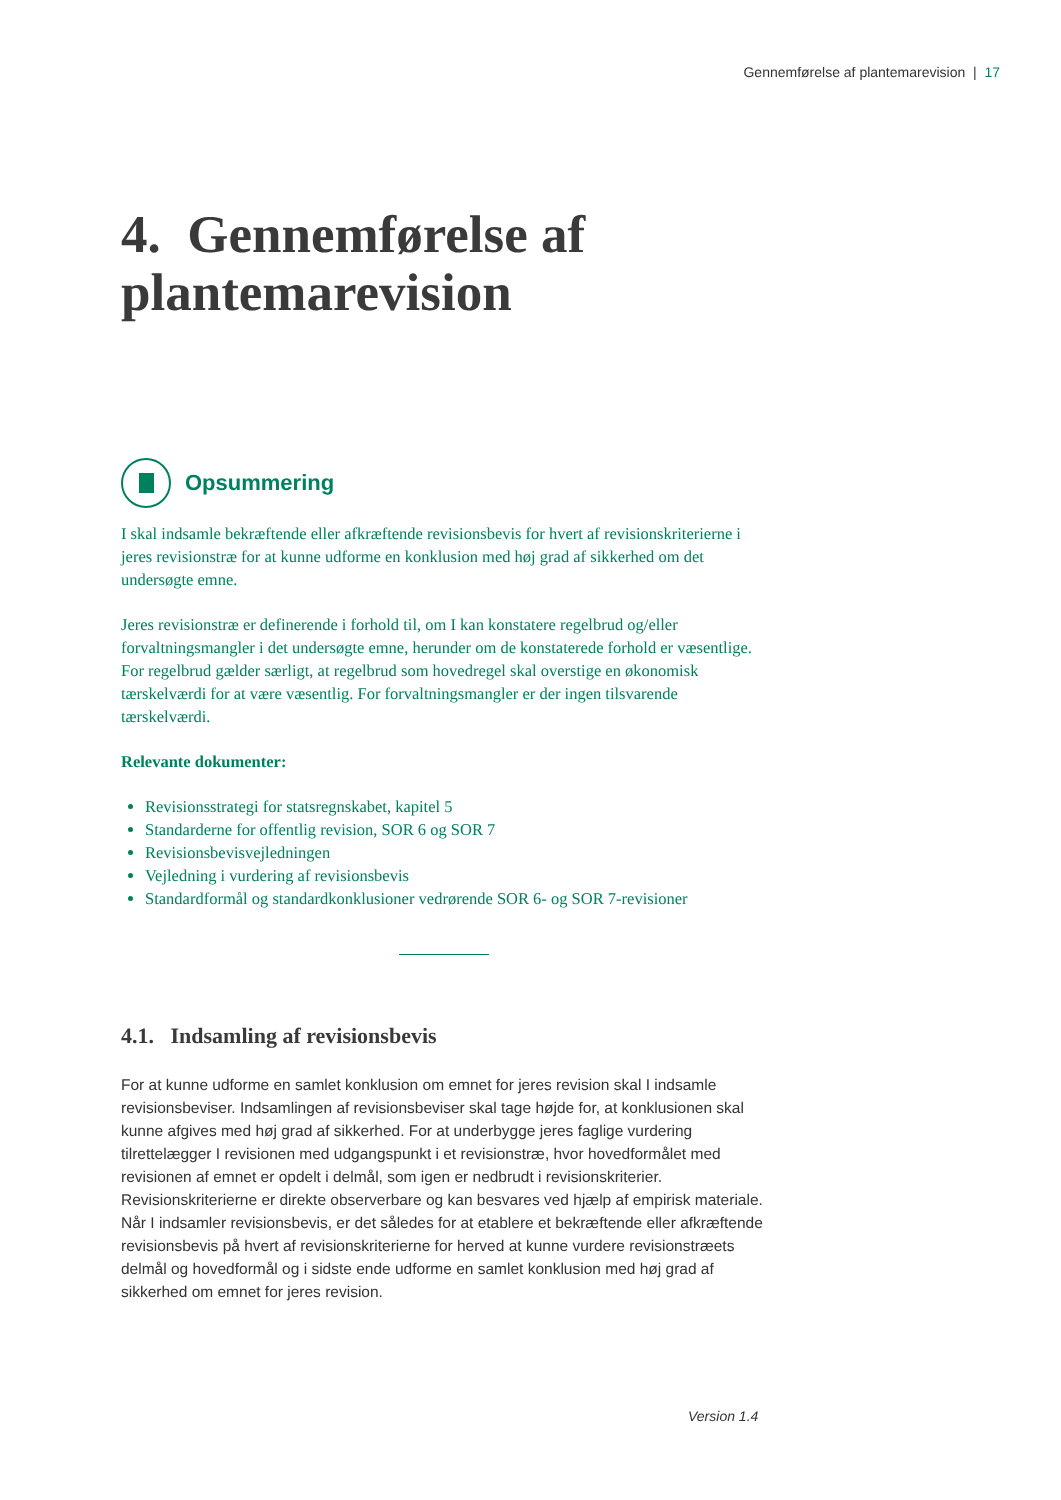Gennemførelse af plantemarevision | 17
4. Gennemførelse af plantemarevision
Opsummering
I skal indsamle bekræftende eller afkræftende revisionsbevis for hvert af revisionskriterierne i jeres revisionstræ for at kunne udforme en konklusion med høj grad af sikkerhed om det undersøgte emne.
Jeres revisionstræ er definerende i forhold til, om I kan konstatere regelbrud og/eller forvaltningsmangler i det undersøgte emne, herunder om de konstaterede forhold er væsentlige. For regelbrud gælder særligt, at regelbrud som hovedregel skal overstige en økonomisk tærskelværdi for at være væsentlig. For forvaltningsmangler er der ingen tilsvarende tærskelværdi.
Relevante dokumenter:
Revisionsstrategi for statsregnskabet, kapitel 5
Standarderne for offentlig revision, SOR 6 og SOR 7
Revisionsbevisvejledningen
Vejledning i vurdering af revisionsbevis
Standardformål og standardkonklusioner vedrørende SOR 6- og SOR 7-revisioner
4.1. Indsamling af revisionsbevis
For at kunne udforme en samlet konklusion om emnet for jeres revision skal I indsamle revisionsbeviser. Indsamlingen af revisionsbeviser skal tage højde for, at konklusionen skal kunne afgives med høj grad af sikkerhed. For at underbygge jeres faglige vurdering tilrettelægger I revisionen med udgangspunkt i et revisionstræ, hvor hovedformålet med revisionen af emnet er opdelt i delmål, som igen er nedbrudt i revisionskriterier. Revisionskriterierne er direkte observerbare og kan besvares ved hjælp af empirisk materiale. Når I indsamler revisionsbevis, er det således for at etablere et bekræftende eller afkræftende revisionsbevis på hvert af revisionskriterierne for herved at kunne vurdere revisionstræets delmål og hovedformål og i sidste ende udforme en samlet konklusion med høj grad af sikkerhed om emnet for jeres revision.
Version 1.4